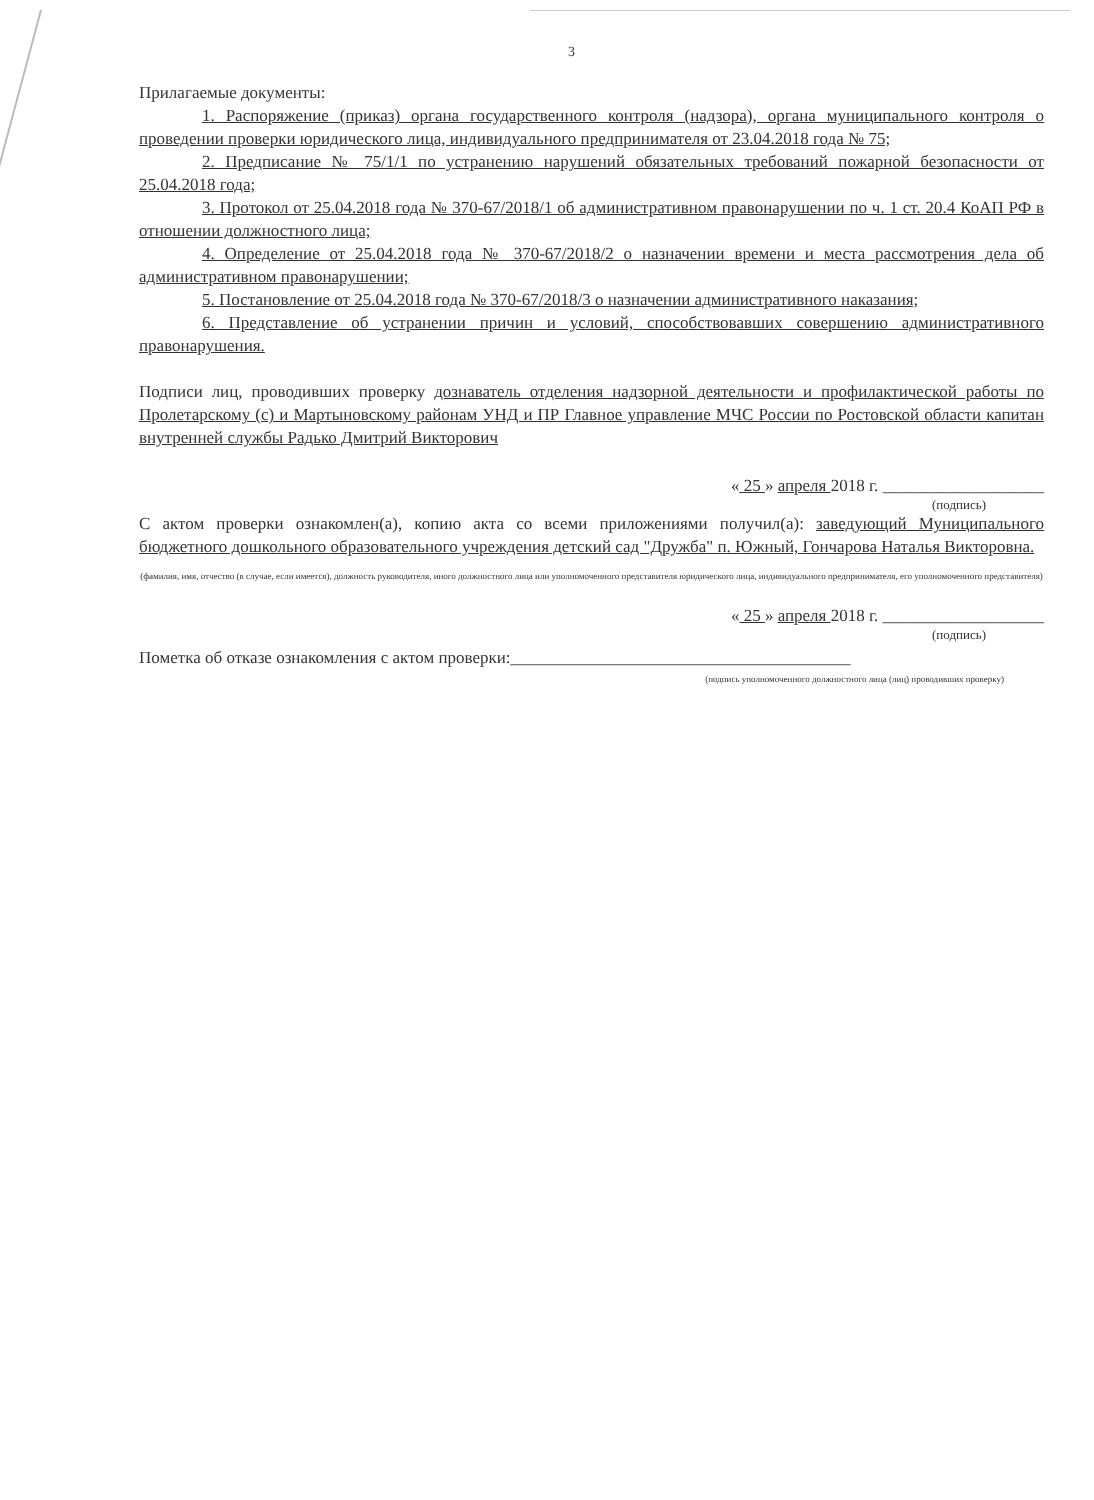3
Прилагаемые документы:
1. Распоряжение (приказ) органа государственного контроля (надзора), органа муниципального контроля о проведении проверки юридического лица, индивидуального предпринимателя от 23.04.2018 года № 75;
2. Предписание № 75/1/1 по устранению нарушений обязательных требований пожарной безопасности от 25.04.2018 года;
3. Протокол от 25.04.2018 года № 370-67/2018/1 об административном правонарушении по ч. 1 ст. 20.4 КоАП РФ в отношении должностного лица;
4. Определение от 25.04.2018 года № 370-67/2018/2 о назначении времени и места рассмотрения дела об административном правонарушении;
5. Постановление от 25.04.2018 года № 370-67/2018/3 о назначении административного наказания;
6. Представление об устранении причин и условий, способствовавших совершению административного правонарушения.
Подписи лиц, проводивших проверку дознаватель отделения надзорной деятельности и профилактической работы по Пролетарскому (с) и Мартыновскому районам УНД и ПР Главное управление МЧС России по Ростовской области капитан внутренней службы Радько Дмитрий Викторович
« 25 » апреля 2018 г. ___________________
(подпись)
С актом проверки ознакомлен(а), копию акта со всеми приложениями получил(а): заведующий Муниципального бюджетного дошкольного образовательного учреждения детский сад "Дружба" п. Южный, Гончарова Наталья Викторовна.
(фамилия, имя, отчество (в случае, если имеется), должность руководителя, иного должностного лица или уполномоченного представителя юридического лица, индивидуального предпринимателя, его уполномоченного представителя)
« 25 » апреля 2018 г. ___________________
(подпись)
Пометка об отказе ознакомления с актом проверки:________________________________________
(подпись уполномоченного должностного лица (лиц) проводивших проверку)